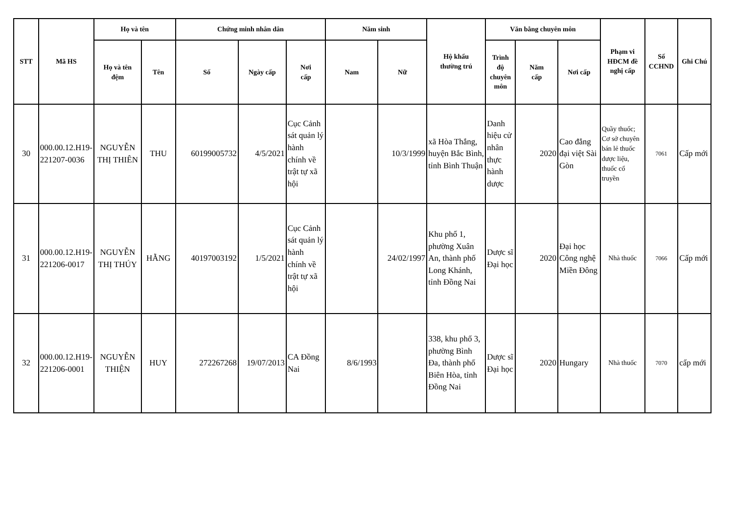| STT | Mã HS | Họ và tên | | Chứng minh nhân dân | | | Năm sinh | | Hộ khẩu thường trú | Văn bằng chuyên môn | | | Phạm vi HĐCM đề nghị cấp | Số CCHND | Ghi Chú |
| --- | --- | --- | --- | --- | --- | --- | --- | --- | --- | --- | --- | --- | --- | --- | --- |
| | | Họ và tên đệm | Tên | Số | Ngày cấp | Nơi cấp | Nam | Nữ | | Trình độ chuyên môn | Năm cấp | Nơi cấp | | | |
| 30 | 000.00.12.H19-221207-0036 | NGUYỄN THỊ THIÊN | THU | 60199005732 | 4/5/2021 | Cục Cảnh sát quản lý hành chính về trật tự xã hội | | 10/3/1999 | xã Hòa Thắng, huyện Bắc Bình, tỉnh Bình Thuận | Danh hiệu cử nhân thực hành dược | 2020 | Cao đẳng đại việt Sài Gòn | Quầy thuốc; Cơ sở chuyên bán lẻ thuốc dược liệu, thuốc cổ truyền | 7061 | Cấp mới |
| 31 | 000.00.12.H19-221206-0017 | NGUYỄN THỊ THÚY | HẰNG | 40197003192 | 1/5/2021 | Cục Cảnh sát quản lý hành chính về trật tự xã hội | | 24/02/1997 | Khu phố 1, phường Xuân An, thành phố Long Khánh, tỉnh Đồng Nai | Dược sĩ Đại học | 2020 | Đại học Công nghệ Miền Đông | Nhà thuốc | 7066 | Cấp mới |
| 32 | 000.00.12.H19-221206-0001 | NGUYỄN THIỆN | HUY | 272267268 | 19/07/2013 | CA Đồng Nai | 8/6/1993 | | 338, khu phố 3, phường Bình Đa, thành phố Biên Hòa, tỉnh Đồng Nai | Dược sĩ Đại học | 2020 | Hungary | Nhà thuốc | 7070 | cấp mới |